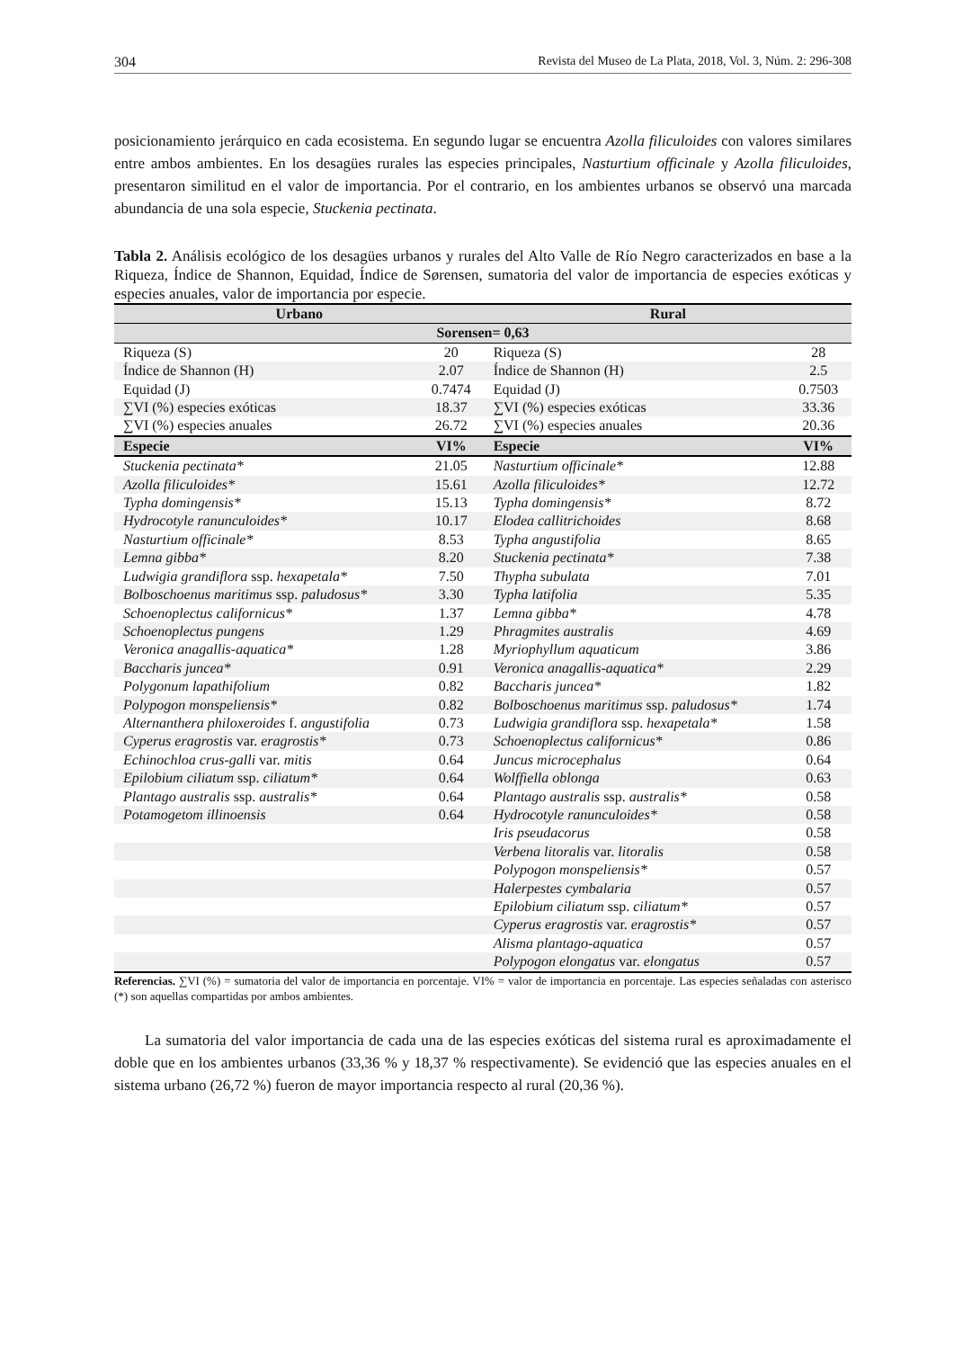304 Revista del Museo de La Plata, 2018, Vol. 3, Núm. 2: 296-308
posicionamiento jerárquico en cada ecosistema. En segundo lugar se encuentra Azolla filiculoides con valores similares entre ambos ambientes. En los desagües rurales las especies principales, Nasturtium officinale y Azolla filiculoides, presentaron similitud en el valor de importancia. Por el contrario, en los ambientes urbanos se observó una marcada abundancia de una sola especie, Stuckenia pectinata.
Tabla 2. Análisis ecológico de los desagües urbanos y rurales del Alto Valle de Río Negro caracterizados en base a la Riqueza, Índice de Shannon, Equidad, Índice de Sørensen, sumatoria del valor de importancia de especies exóticas y especies anuales, valor de importancia por especie.
| Urbano | | Rural | |
| --- | --- | --- | --- |
| Sorensen= 0,63 | | | |
| Riqueza (S) | 20 | Riqueza (S) | 28 |
| Índice de Shannon (H) | 2.07 | Índice de Shannon (H) | 2.5 |
| Equidad (J) | 0.7474 | Equidad (J) | 0.7503 |
| ∑VI (%) especies exóticas | 18.37 | ∑VI (%) especies exóticas | 33.36 |
| ∑VI (%) especies anuales | 26.72 | ∑VI (%) especies anuales | 20.36 |
| Especie | VI% | Especie | VI% |
| Stuckenia pectinata* | 21.05 | Nasturtium officinale* | 12.88 |
| Azolla filiculoides* | 15.61 | Azolla filiculoides* | 12.72 |
| Typha domingensis* | 15.13 | Typha domingensis* | 8.72 |
| Hydrocotyle ranunculoides* | 10.17 | Elodea callitrichoides | 8.68 |
| Nasturtium officinale* | 8.53 | Typha angustifolia | 8.65 |
| Lemna gibba* | 8.20 | Stuckenia pectinata* | 7.38 |
| Ludwigia grandiflora ssp. hexapetala* | 7.50 | Thypha subulata | 7.01 |
| Bolboschoenus maritimus ssp. paludosus* | 3.30 | Typha latifolia | 5.35 |
| Schoenoplectus californicus* | 1.37 | Lemna gibba* | 4.78 |
| Schoenoplectus pungens | 1.29 | Phragmites australis | 4.69 |
| Veronica anagallis-aquatica* | 1.28 | Myriophyllum aquaticum | 3.86 |
| Baccharis juncea* | 0.91 | Veronica anagallis-aquatica* | 2.29 |
| Polygonum lapathifolium | 0.82 | Baccharis juncea* | 1.82 |
| Polypogon monspeliensis* | 0.82 | Bolboschoenus maritimus ssp. paludosus* | 1.74 |
| Alternanthera philoxeroides f. angustifolia | 0.73 | Ludwigia grandiflora ssp. hexapetala* | 1.58 |
| Cyperus eragrostis var. eragrostis* | 0.73 | Schoenoplectus californicus* | 0.86 |
| Echinochloa crus-galli var. mitis | 0.64 | Juncus microcephalus | 0.64 |
| Epilobium ciliatum ssp. ciliatum* | 0.64 | Wolffiella oblonga | 0.63 |
| Plantago australis ssp. australis* | 0.64 | Plantago australis ssp. australis* | 0.58 |
| Potamogetom illinoensis | 0.64 | Hydrocotyle ranunculoides* | 0.58 |
| | | Iris pseudacorus | 0.58 |
| | | Verbena litoralis var. litoralis | 0.58 |
| | | Polypogon monspeliensis* | 0.57 |
| | | Halerpestes cymbalaria | 0.57 |
| | | Epilobium ciliatum ssp. ciliatum* | 0.57 |
| | | Cyperus eragrostis var. eragrostis* | 0.57 |
| | | Alisma plantago-aquatica | 0.57 |
| | | Polypogon elongatus var. elongatus | 0.57 |
Referencias. ∑VI (%) = sumatoria del valor de importancia en porcentaje. VI% = valor de importancia en porcentaje. Las especies señaladas con asterisco (*) son aquellas compartidas por ambos ambientes.
La sumatoria del valor importancia de cada una de las especies exóticas del sistema rural es aproximadamente el doble que en los ambientes urbanos (33,36 % y 18,37 % respectivamente). Se evidenció que las especies anuales en el sistema urbano (26,72 %) fueron de mayor importancia respecto al rural (20,36 %).